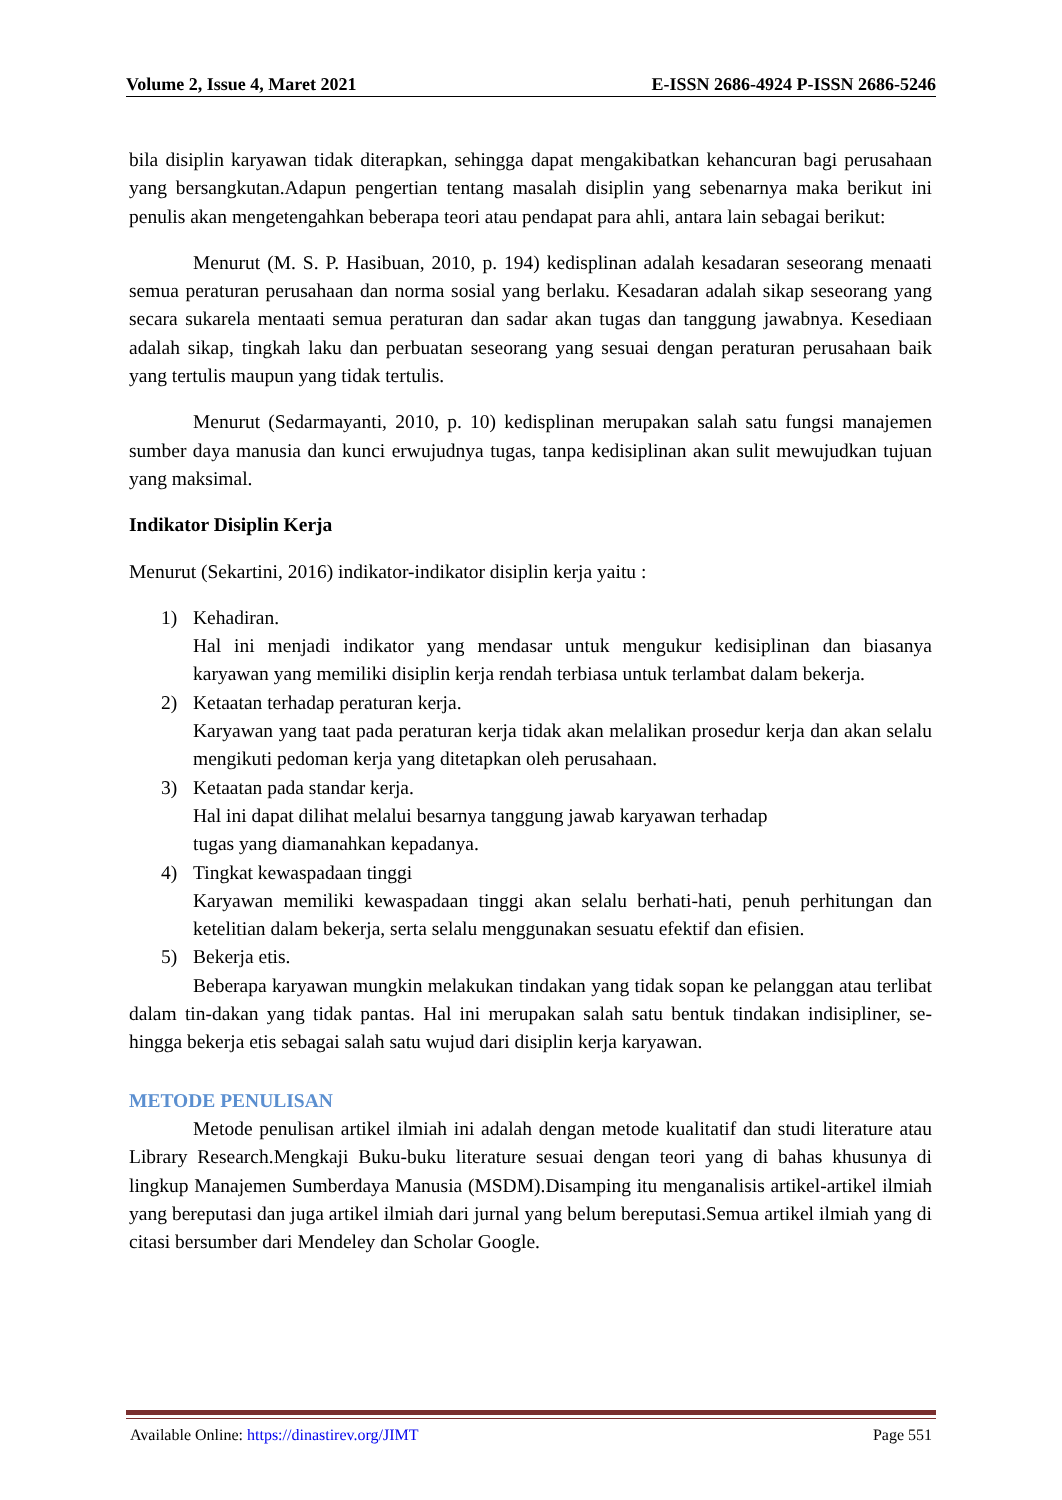Volume 2, Issue 4, Maret 2021 E-ISSN 2686-4924 P-ISSN 2686-5246
bila disiplin karyawan tidak diterapkan, sehingga dapat mengakibatkan kehancuran bagi perusahaan yang bersangkutan.Adapun pengertian tentang masalah disiplin yang sebenarnya maka berikut ini penulis akan mengetengahkan beberapa teori atau pendapat para ahli, antara lain sebagai berikut:
Menurut (M. S. P. Hasibuan, 2010, p. 194) kedisplinan adalah kesadaran seseorang menaati semua peraturan perusahaan dan norma sosial yang berlaku. Kesadaran adalah sikap seseorang yang secara sukarela mentaati semua peraturan dan sadar akan tugas dan tanggung jawabnya. Kesediaan adalah sikap, tingkah laku dan perbuatan seseorang yang sesuai dengan peraturan perusahaan baik yang tertulis maupun yang tidak tertulis.
Menurut (Sedarmayanti, 2010, p. 10) kedisplinan merupakan salah satu fungsi manajemen sumber daya manusia dan kunci erwujudnya tugas, tanpa kedisiplinan akan sulit mewujudkan tujuan yang maksimal.
Indikator Disiplin Kerja
Menurut (Sekartini, 2016) indikator-indikator disiplin kerja yaitu :
1) Kehadiran.
Hal ini menjadi indikator yang mendasar untuk mengukur kedisiplinan dan biasanya karyawan yang memiliki disiplin kerja rendah terbiasa untuk terlambat dalam bekerja.
2) Ketaatan terhadap peraturan kerja.
Karyawan yang taat pada peraturan kerja tidak akan melalikan prosedur kerja dan akan selalu mengikuti pedoman kerja yang ditetapkan oleh perusahaan.
3) Ketaatan pada standar kerja.
Hal ini dapat dilihat melalui besarnya tanggung jawab karyawan terhadap
tugas yang diamanahkan kepadanya.
4) Tingkat kewaspadaan tinggi
Karyawan memiliki kewaspadaan tinggi akan selalu berhati-hati, penuh perhitungan dan ketelitian dalam bekerja, serta selalu menggunakan sesuatu efektif dan efisien.
5) Bekerja etis.
Beberapa karyawan mungkin melakukan tindakan yang tidak sopan ke pelanggan atau terlibat dalam tin-dakan yang tidak pantas. Hal ini merupakan salah satu bentuk tindakan indisipliner, se-hingga bekerja etis sebagai salah satu wujud dari disiplin kerja karyawan.
METODE PENULISAN
Metode penulisan artikel ilmiah ini adalah dengan metode kualitatif dan studi literature atau Library Research.Mengkaji Buku-buku literature sesuai dengan teori yang di bahas khusunya di lingkup Manajemen Sumberdaya Manusia (MSDM).Disamping itu menganalisis artikel-artikel ilmiah yang bereputasi dan juga artikel ilmiah dari jurnal yang belum bereputasi.Semua artikel ilmiah yang di citasi bersumber dari Mendeley dan Scholar Google.
Available Online: https://dinastirev.org/JIMT Page 551